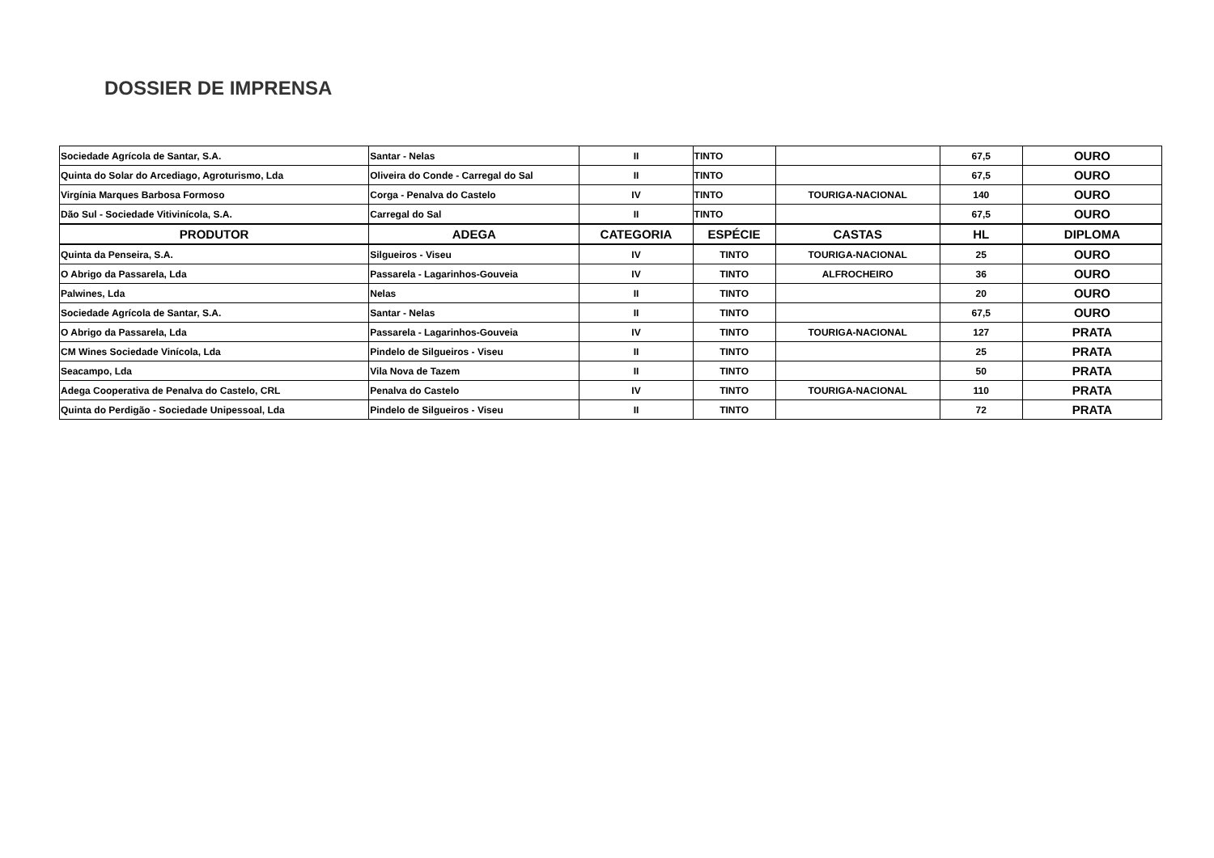DOSSIER DE IMPRENSA
| Sociedade Agrícola de Santar, S.A. | Santar - Nelas | II | TINTO | | 67,5 | OURO |
| Quinta do Solar do Arcediago, Agroturismo, Lda | Oliveira do Conde - Carregal do Sal | II | TINTO | | 67,5 | OURO |
| Virgínia Marques Barbosa Formoso | Corga - Penalva do Castelo | IV | TINTO | TOURIGA-NACIONAL | 140 | OURO |
| Dão Sul - Sociedade Vitivinícola, S.A. | Carregal do Sal | II | TINTO | | 67,5 | OURO |
| PRODUTOR | ADEGA | CATEGORIA | ESPÉCIE | CASTAS | HL | DIPLOMA |
| Quinta da Penseira, S.A. | Silgueiros - Viseu | IV | TINTO | TOURIGA-NACIONAL | 25 | OURO |
| O Abrigo da Passarela, Lda | Passarela - Lagarinhos-Gouveia | IV | TINTO | ALFROCHEIRO | 36 | OURO |
| Palwines, Lda | Nelas | II | TINTO | | 20 | OURO |
| Sociedade Agrícola de Santar, S.A. | Santar - Nelas | II | TINTO | | 67,5 | OURO |
| O Abrigo da Passarela, Lda | Passarela - Lagarinhos-Gouveia | IV | TINTO | TOURIGA-NACIONAL | 127 | PRATA |
| CM Wines Sociedade Vinícola, Lda | Pindelo de Silgueiros - Viseu | II | TINTO | | 25 | PRATA |
| Seacampo, Lda | Vila Nova de Tazem | II | TINTO | | 50 | PRATA |
| Adega Cooperativa de Penalva do Castelo, CRL | Penalva do Castelo | IV | TINTO | TOURIGA-NACIONAL | 110 | PRATA |
| Quinta do Perdigão - Sociedade Unipessoal, Lda | Pindelo de Silgueiros - Viseu | II | TINTO | | 72 | PRATA |